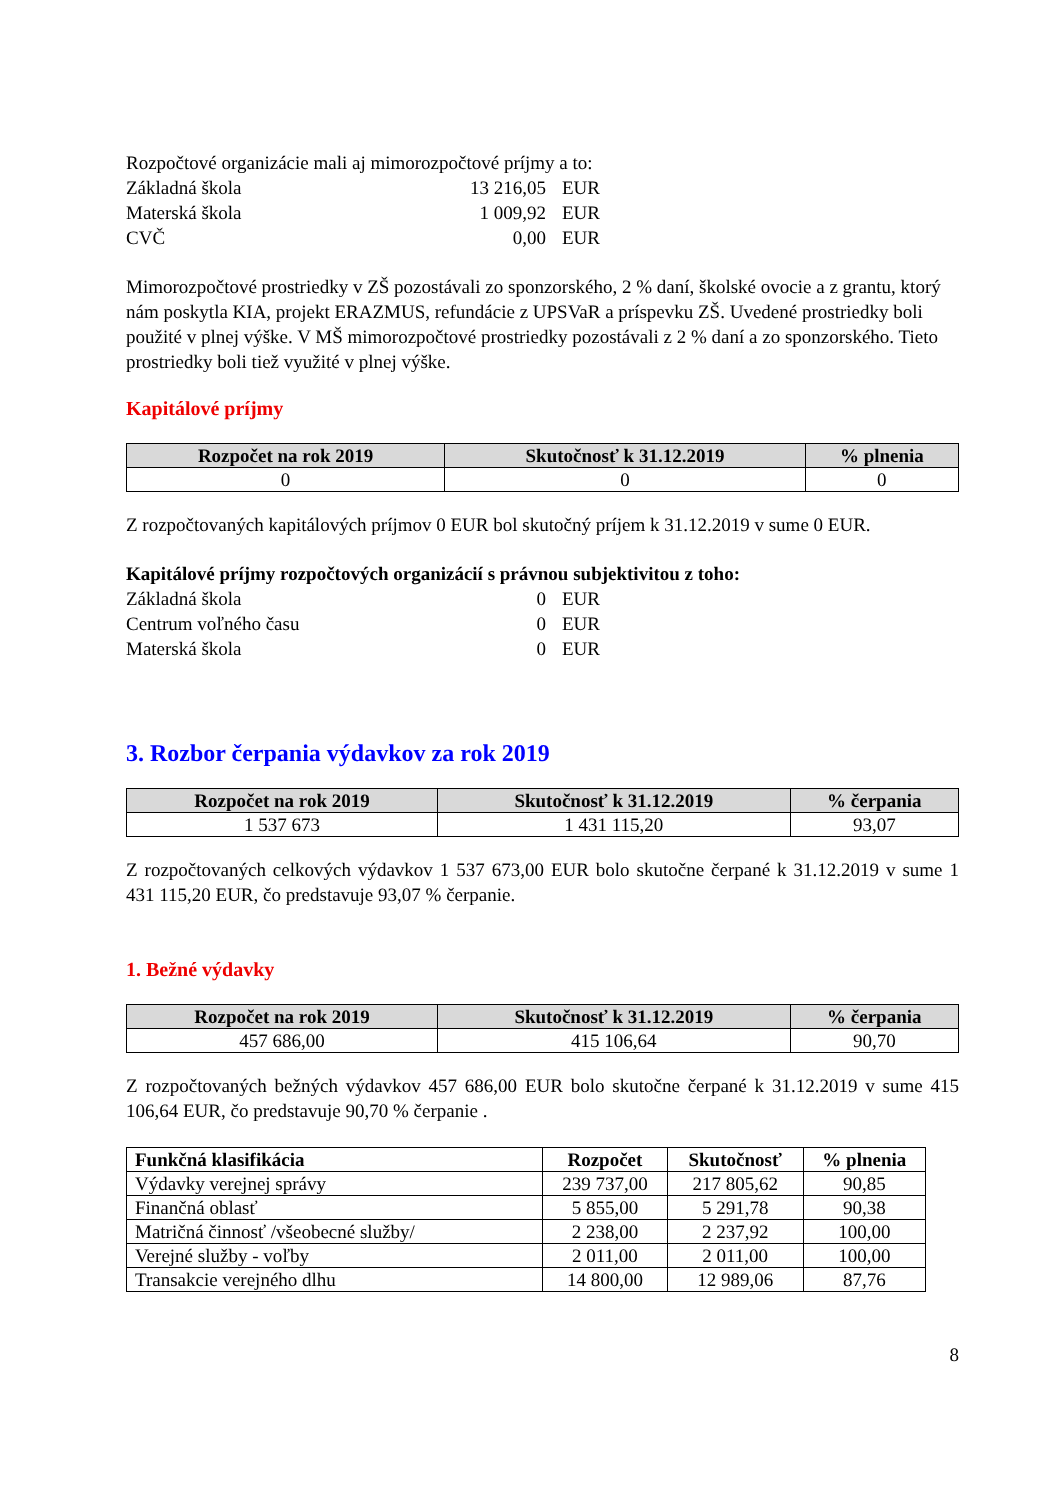Rozpočtové organizácie mali aj mimorozpočtové príjmy a to:
Základná škola 13 216,05 EUR
Materská škola 1 009,92 EUR
CVČ 0,00 EUR
Mimorozpočtové prostriedky v ZŠ pozostávali zo sponzorského, 2 % daní, školské ovocie a z grantu, ktorý nám poskytla KIA, projekt ERAZMUS, refundácie z UPSVaR a príspevku ZŠ. Uvedené prostriedky boli použité v plnej výške. V MŠ mimorozpočtové prostriedky pozostávali z 2 % daní a zo sponzorského. Tieto prostriedky boli tiež využité v plnej výške.
Kapitálové príjmy
| Rozpočet na rok 2019 | Skutočnosť k 31.12.2019 | % plnenia |
| --- | --- | --- |
| 0 | 0 | 0 |
Z rozpočtovaných kapitálových príjmov 0 EUR bol skutočný príjem k 31.12.2019 v sume 0 EUR.
Kapitálové príjmy rozpočtových organizácií s právnou subjektivitou z toho:
Základná škola 0 EUR
Centrum voľného času 0 EUR
Materská škola 0 EUR
3. Rozbor čerpania výdavkov za rok 2019
| Rozpočet na rok 2019 | Skutočnosť k 31.12.2019 | % čerpania |
| --- | --- | --- |
| 1 537 673 | 1 431 115,20 | 93,07 |
Z rozpočtovaných celkových výdavkov 1 537 673,00 EUR bolo skutočne čerpané k 31.12.2019 v sume 1 431 115,20 EUR, čo predstavuje 93,07 % čerpanie.
1. Bežné výdavky
| Rozpočet na rok 2019 | Skutočnosť k 31.12.2019 | % čerpania |
| --- | --- | --- |
| 457 686,00 | 415 106,64 | 90,70 |
Z rozpočtovaných bežných výdavkov 457 686,00 EUR bolo skutočne čerpané k 31.12.2019 v sume 415 106,64 EUR, čo predstavuje 90,70 % čerpanie .
| Funkčná klasifikácia | Rozpočet | Skutočnosť | % plnenia |
| --- | --- | --- | --- |
| Výdavky verejnej správy | 239 737,00 | 217 805,62 | 90,85 |
| Finančná oblasť | 5 855,00 | 5 291,78 | 90,38 |
| Matričná činnosť /všeobecné služby/ | 2 238,00 | 2 237,92 | 100,00 |
| Verejné služby - voľby | 2 011,00 | 2 011,00 | 100,00 |
| Transakcie verejného dlhu | 14 800,00 | 12 989,06 | 87,76 |
8